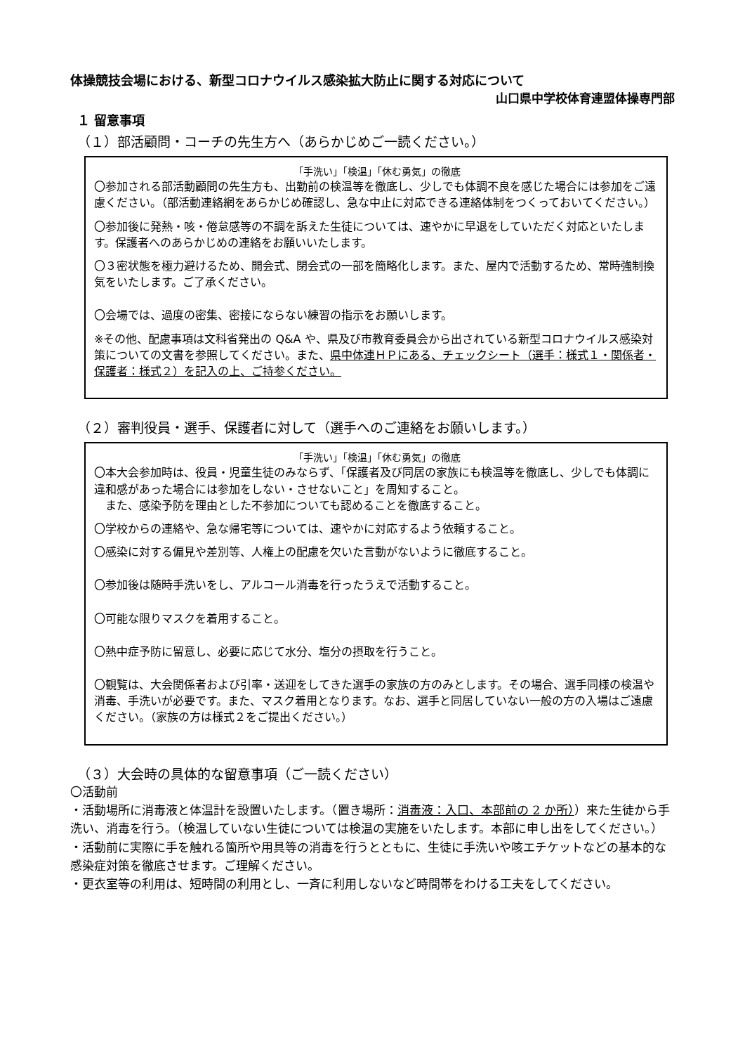体操競技会場における、新型コロナウイルス感染拡大防止に関する対応について
山口県中学校体育連盟体操専門部
１ 留意事項
（１）部活顧問・コーチの先生方へ（あらかじめご一読ください。）
「手洗い」「検温」「休む勇気」の徹底
〇参加される部活動顧問の先生方も、出勤前の検温等を徹底し、少しでも体調不良を感じた場合には参加をご遠慮ください。（部活動連絡網をあらかじめ確認し、急な中止に対応できる連絡体制をつくっておいてください。）
〇参加後に発熱・咳・倦怠感等の不調を訴えた生徒については、速やかに早退をしていただく対応といたします。保護者へのあらかじめの連絡をお願いいたします。
〇３密状態を極力避けるため、開会式、閉会式の一部を簡略化します。また、屋内で活動するため、常時強制換気をいたします。ご了承ください。
〇会場では、過度の密集、密接にならない練習の指示をお願いします。
※その他、配慮事項は文科省発出の Q&A や、県及び市教育委員会から出されている新型コロナウイルス感染対策についての文書を参照してください。また、県中体連ＨＰにある、チェックシート（選手：様式１・関係者・保護者：様式２）を記入の上、ご持参ください。
（２）審判役員・選手、保護者に対して（選手へのご連絡をお願いします。）
「手洗い」「検温」「休む勇気」の徹底
〇本大会参加時は、役員・児童生徒のみならず、「保護者及び同居の家族にも検温等を徹底し、少しでも体調に違和感があった場合には参加をしない・させないこと」を周知すること。
　また、感染予防を理由とした不参加についても認めることを徹底すること。
〇学校からの連絡や、急な帰宅等については、速やかに対応するよう依頼すること。
〇感染に対する偏見や差別等、人権上の配慮を欠いた言動がないように徹底すること。
〇参加後は随時手洗いをし、アルコール消毒を行ったうえで活動すること。
〇可能な限りマスクを着用すること。
〇熱中症予防に留意し、必要に応じて水分、塩分の摂取を行うこと。
〇観覧は、大会関係者および引率・送迎をしてきた選手の家族の方のみとします。その場合、選手同様の検温や消毒、手洗いが必要です。また、マスク着用となります。なお、選手と同居していない一般の方の入場はご遠慮ください。（家族の方は様式２をご提出ください。）
（３）大会時の具体的な留意事項（ご一読ください）
〇活動前
・活動場所に消毒液と体温計を設置いたします。（置き場所：消毒液：入口、本部前の 2 か所））来た生徒から手洗い、消毒を行う。（検温していない生徒については検温の実施をいたします。本部に申し出をしてください。）
・活動前に実際に手を触れる箇所や用具等の消毒を行うとともに、生徒に手洗いや咳エチケットなどの基本的な感染症対策を徹底させます。ご理解ください。
・更衣室等の利用は、短時間の利用とし、一斉に利用しないなど時間帯をわける工夫をしてください。